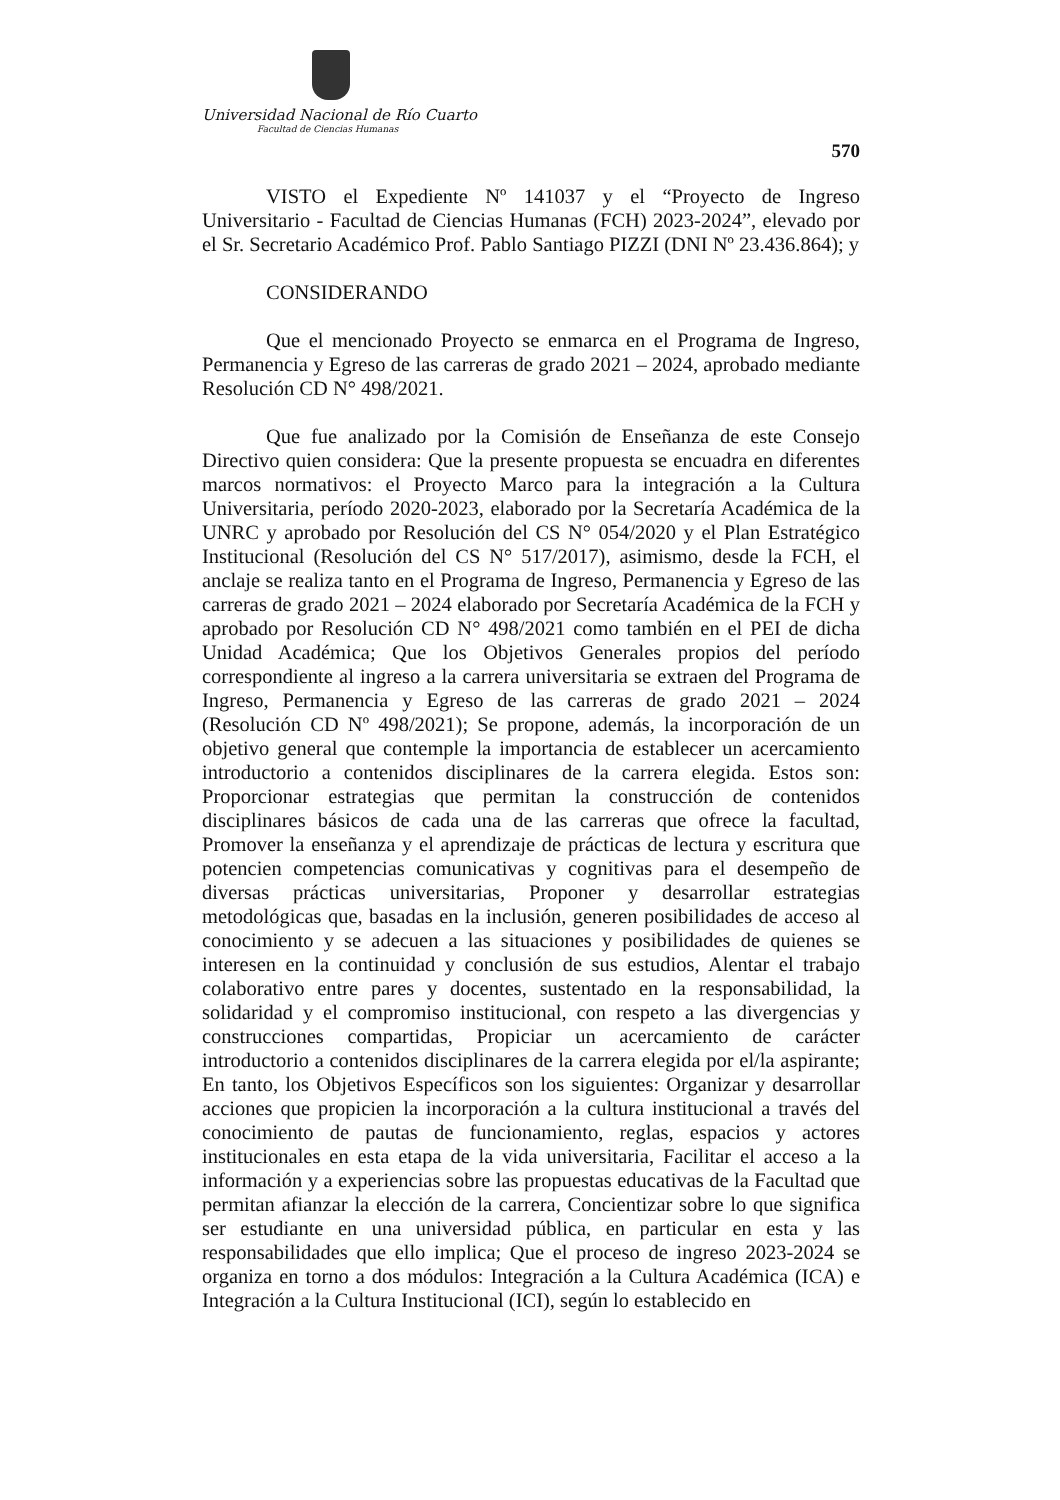Universidad Nacional de Río Cuarto
Facultad de Ciencias Humanas
570
VISTO el Expediente Nº 141037 y el “Proyecto de Ingreso Universitario - Facultad de Ciencias Humanas (FCH) 2023-2024”, elevado por el Sr. Secretario Académico Prof. Pablo Santiago PIZZI (DNI Nº 23.436.864); y
CONSIDERANDO
Que el mencionado Proyecto se enmarca en el Programa de Ingreso, Permanencia y Egreso de las carreras de grado 2021 – 2024, aprobado mediante Resolución CD N° 498/2021.
Que fue analizado por la Comisión de Enseñanza de este Consejo Directivo quien considera: Que la presente propuesta se encuadra en diferentes marcos normativos: el Proyecto Marco para la integración a la Cultura Universitaria, período 2020-2023, elaborado por la Secretaría Académica de la UNRC y aprobado por Resolución del CS N° 054/2020 y el Plan Estratégico Institucional (Resolución del CS N° 517/2017), asimismo, desde la FCH, el anclaje se realiza tanto en el Programa de Ingreso, Permanencia y Egreso de las carreras de grado 2021 – 2024 elaborado por Secretaría Académica de la FCH y aprobado por Resolución CD N° 498/2021 como también en el PEI de dicha Unidad Académica; Que los Objetivos Generales propios del período correspondiente al ingreso a la carrera universitaria se extraen del Programa de Ingreso, Permanencia y Egreso de las carreras de grado 2021 – 2024 (Resolución CD Nº 498/2021); Se propone, además, la incorporación de un objetivo general que contemple la importancia de establecer un acercamiento introductorio a contenidos disciplinares de la carrera elegida. Estos son: Proporcionar estrategias que permitan la construcción de contenidos disciplinares básicos de cada una de las carreras que ofrece la facultad, Promover la enseñanza y el aprendizaje de prácticas de lectura y escritura que potencien competencias comunicativas y cognitivas para el desempeño de diversas prácticas universitarias, Proponer y desarrollar estrategias metodológicas que, basadas en la inclusión, generen posibilidades de acceso al conocimiento y se adecuen a las situaciones y posibilidades de quienes se interesen en la continuidad y conclusión de sus estudios, Alentar el trabajo colaborativo entre pares y docentes, sustentado en la responsabilidad, la solidaridad y el compromiso institucional, con respeto a las divergencias y construcciones compartidas, Propiciar un acercamiento de carácter introductorio a contenidos disciplinares de la carrera elegida por el/la aspirante; En tanto, los Objetivos Específicos son los siguientes: Organizar y desarrollar acciones que propicien la incorporación a la cultura institucional a través del conocimiento de pautas de funcionamiento, reglas, espacios y actores institucionales en esta etapa de la vida universitaria, Facilitar el acceso a la información y a experiencias sobre las propuestas educativas de la Facultad que permitan afianzar la elección de la carrera, Concientizar sobre lo que significa ser estudiante en una universidad pública, en particular en esta y las responsabilidades que ello implica; Que el proceso de ingreso 2023-2024 se organiza en torno a dos módulos: Integración a la Cultura Académica (ICA) e Integración a la Cultura Institucional (ICI), según lo establecido en